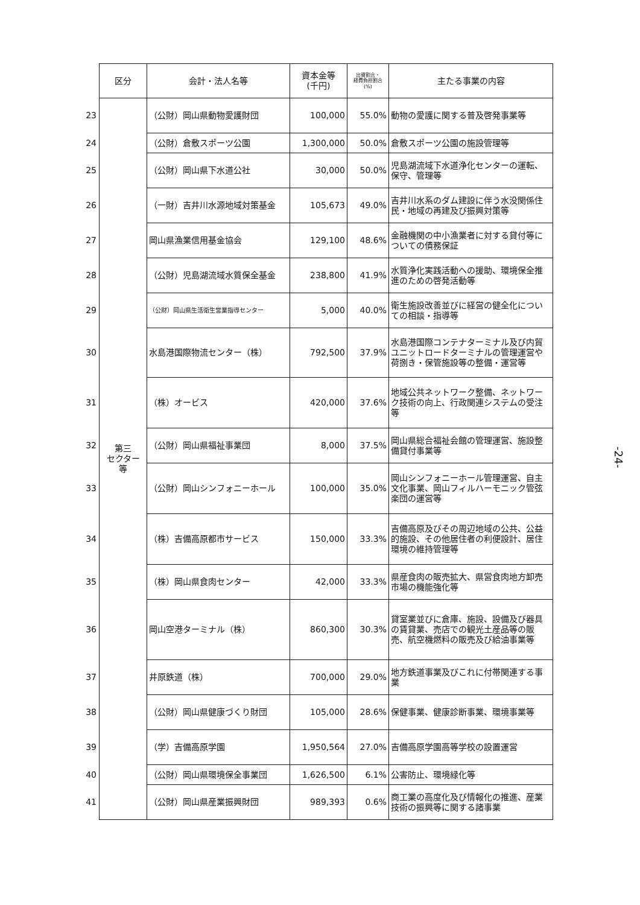| | 区分 | 会計・法人名等 | 資本金等 (千円) | 出資割合・ 経費負担割合 (%) | 主たる事業の内容 |
| 23 | 第三 セクター 等 | （公財）岡山県動物愛護財団 | 100,000 | 55.0% | 動物の愛護に関する普及啓発事業等 |
| 24 | | （公財）倉敷スポーツ公園 | 1,300,000 | 50.0% | 倉敷スポーツ公園の施設管理等 |
| 25 | | （公財）岡山県下水道公社 | 30,000 | 50.0% | 児島湖流域下水道浄化センターの運転、保守、管理等 |
| 26 | | （一財）吉井川水源地域対策基金 | 105,673 | 49.0% | 吉井川水系のダム建設に伴う水没関係住民・地域の再建及び振興対策等 |
| 27 | | 岡山県漁業信用基金協会 | 129,100 | 48.6% | 金融機関の中小漁業者に対する貸付等についての債務保証 |
| 28 | | （公財）児島湖流域水質保全基金 | 238,800 | 41.9% | 水質浄化実践活動への援助、環境保全推進のための啓発活動等 |
| 29 | | （公財）岡山県生活衛生営業指導センター | 5,000 | 40.0% | 衛生施設改善並びに経営の健全化についての相談・指導等 |
| 30 | | 水島港国際物流センター（株） | 792,500 | 37.9% | 水島港国際コンテナターミナル及び内貿ユニットロードターミナルの管理運営や荷捌き・保管施設等の整備・運営等 |
| 31 | | （株）オービス | 420,000 | 37.6% | 地域公共ネットワーク整備、ネットワーク技術の向上、行政関連システムの受注等 |
| 32 | | （公財）岡山県福祉事業団 | 8,000 | 37.5% | 岡山県総合福祉会館の管理運営、施設整備貸付事業等 |
| 33 | | （公財）岡山シンフォニーホール | 100,000 | 35.0% | 岡山シンフォニーホール管理運営、自主文化事業、岡山フィルハーモニック管弦楽団の運営等 |
| 34 | | （株）吉備高原都市サービス | 150,000 | 33.3% | 吉備高原及びその周辺地域の公共、公益的施設、その他居住者の利便設計、居住環境の維持管理等 |
| 35 | | （株）岡山県食肉センター | 42,000 | 33.3% | 県産食肉の販売拡大、県営食肉地方卸売市場の機能強化等 |
| 36 | | 岡山空港ターミナル（株） | 860,300 | 30.3% | 貸室業並びに倉庫、施設、設備及び器具の賃貸業、売店での観光土産品等の販売、航空機燃料の販売及び給油事業等 |
| 37 | | 井原鉄道（株） | 700,000 | 29.0% | 地方鉄道事業及びこれに付帯関連する事業 |
| 38 | | （公財）岡山県健康づくり財団 | 105,000 | 28.6% | 保健事業、健康診断事業、環境事業等 |
| 39 | | （学）吉備高原学園 | 1,950,564 | 27.0% | 吉備高原学園高等学校の設置運営 |
| 40 | | （公財）岡山県環境保全事業団 | 1,626,500 | 6.1% | 公害防止、環境緑化等 |
| 41 | | （公財）岡山県産業振興財団 | 989,393 | 0.6% | 商工業の高度化及び情報化の推進、産業技術の振興等に関する諸事業 |
-24-